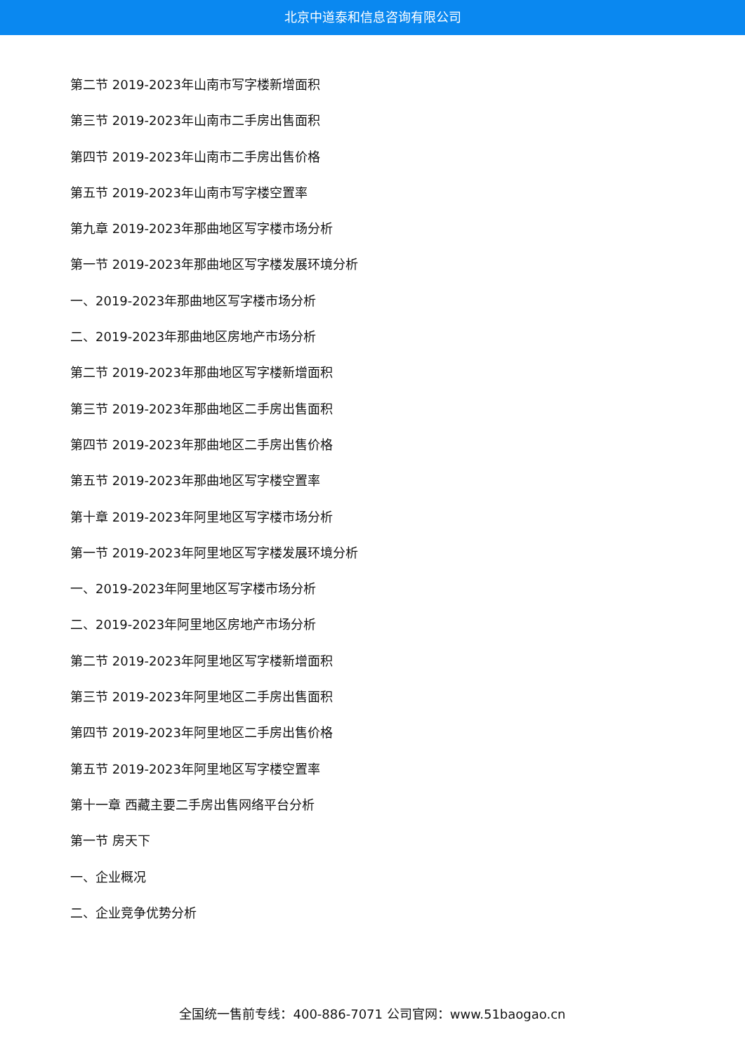北京中道泰和信息咨询有限公司
第二节 2019-2023年山南市写字楼新增面积
第三节 2019-2023年山南市二手房出售面积
第四节 2019-2023年山南市二手房出售价格
第五节 2019-2023年山南市写字楼空置率
第九章 2019-2023年那曲地区写字楼市场分析
第一节 2019-2023年那曲地区写字楼发展环境分析
一、2019-2023年那曲地区写字楼市场分析
二、2019-2023年那曲地区房地产市场分析
第二节 2019-2023年那曲地区写字楼新增面积
第三节 2019-2023年那曲地区二手房出售面积
第四节 2019-2023年那曲地区二手房出售价格
第五节 2019-2023年那曲地区写字楼空置率
第十章 2019-2023年阿里地区写字楼市场分析
第一节 2019-2023年阿里地区写字楼发展环境分析
一、2019-2023年阿里地区写字楼市场分析
二、2019-2023年阿里地区房地产市场分析
第二节 2019-2023年阿里地区写字楼新增面积
第三节 2019-2023年阿里地区二手房出售面积
第四节 2019-2023年阿里地区二手房出售价格
第五节 2019-2023年阿里地区写字楼空置率
第十一章 西藏主要二手房出售网络平台分析
第一节 房天下
一、企业概况
二、企业竞争优势分析
全国统一售前专线：400-886-7071 公司官网：www.51baogao.cn